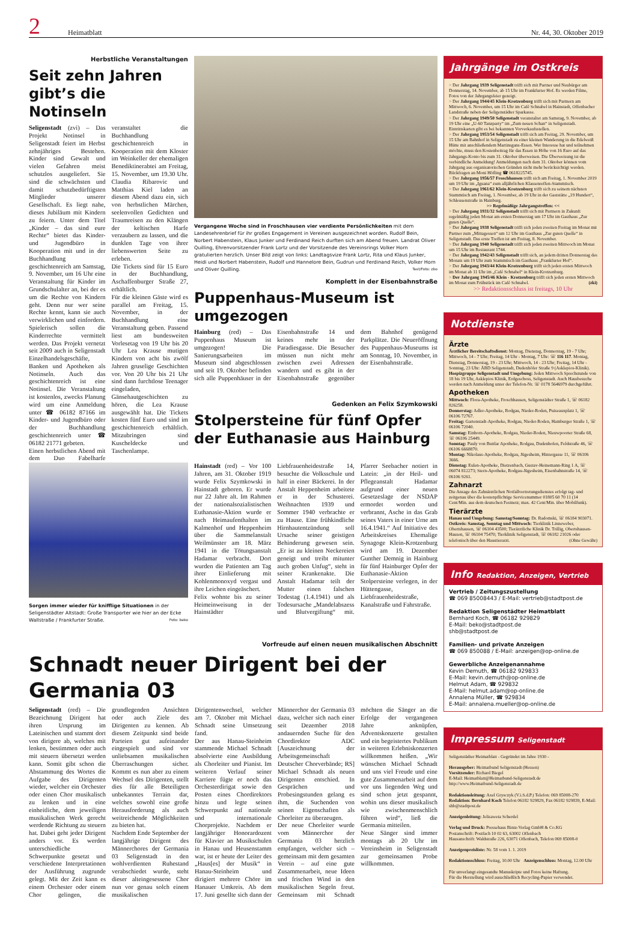2 Heimatblatt Nr. 44, 30. Oktober 2019
Herbstliche Veranstaltungen
Seit zehn Jahren gibt’s die Notinseln
Seligenstadt (zvi) – Das Projekt Notinsel in Seligenstadt feiert im Herbst zehnjähriges Bestehen. Kinder sind Gewalt und vielen Gefahren meist schutzlos ausgeliefert. Sie sind die schwächsten und damit schutzbedürftigsten Mitglieder unserer Gesellschaft. Es liegt nahe, dieses Jubiläum mit Kindern zu feiern. Unter dem Titel „Kinder – das sind eure Rechte“ bietet das Kinder- und Jugendbüro in Kooperation mit und in der Buchhandlung geschichtenreich am Samstag, 9. November, um 16 Uhr eine Veranstaltung für Kinder im Grundschulalter an, bei der es um die Rechte von Kindern geht. Denn nur wer seine Rechte kennt, kann sie auch verwirklichen und einfordern. Spielerisch sollen die Kinderrechte vermittelt werden. Das Projekt vernetzt seit 2009 auch in Seligenstadt Einzelhandelsgeschäfte, Banken und Apotheken als Notinseln. Auch das geschichtenreich ist eine Notinsel. Die Veranstaltung ist kostenlos, zwecks Planung wird um eine Anmeldung unter ☎ 06182 87166 im Kinder- und Jugendbüro oder der Buchhandlung geschichtenreich unter ☎ 06182 21771 gebeten.
Einen herbstlichen Abend mit dem Duo Fabelharfe veranstaltet die Buchhandlung geschichtenreich in Kooperation mit dem Kloster im Weinkeller der ehemaligen Benediktinerabtei am Freitag, 15. November, um 19.30 Uhr. Claudia Ribarovic und Matthias Kiel laden an diesem Abend dazu ein, sich von herbstlichen Märchen, seelenvollen Gedichten und Traumreisen zu den Klängen der keltischen Harfe verzaubern zu lassen, und die dunklen Tage von ihrer liebenswerten Seite zu erleben.
Die Tickets sind für 15 Euro in der Buchhandlung, Aschaffenburger Straße 27, erhältlich.
Für die kleinen Gäste wird es parallel am Freitag, 15. November, in der Buchhandlung eine Veranstaltung geben. Passend liest am bundesweiten Vorlesetag von 19 Uhr bis 20 Uhr Lea Krause mutigen Kindern von acht bis zwölf Jahren gruselige Geschichten vor. Von 20 Uhr bis 21 Uhr sind dann furchtlose Teenager eingeladen, Gänsehautgeschichten zu hören, die Lea Krause ausgewählt hat. Die Tickets kosten fünf Euro und sind im geschichtenreich erhältlich. Mitzubringen sind Kuscheldecke und Taschenlampe.
Vergangene Woche sind in Froschhausen vier verdiente Persönlichkeiten mit dem Landesehrenbrief für ihr großes Engagement in Vereinen ausgezeichnet worden. Rudolf Bein, Norbert Habenstein, Klaus Junker und Ferdinand Reich durften sich am Abend freuen. Landrat Oliver Quilling, Ehrenvorsitzender Frank Lortz und der Vorsitzende des Vereinsrings Volker Horn gratulierten herzlich. Unser Bild zeigt von links: Landtagsvize Frank Lortz, Rita und Klaus Junker, Heidi und Norbert Habenstein, Rudolf und Hannelore Bein, Gudrun und Ferdinand Reich, Volker Horn und Oliver Quilling. Text/Foto: zbo
Komplett in der Eisenbahnstraße
Puppenhaus-Museum ist umgezogen
Hainburg (red) – Das Puppenhaus Museum ist umgezogen! Die Sanierungsarbeiten im Museum sind abgeschlossen und seit 19. Oktober befinden sich alle Puppenhäuser in der Eisenbahnstraße 14 und keines mehr in der Paradiesgasse. Die Besucher müssen nun nicht mehr zwischen zwei Adressen wandern und es gibt in der Eisenbahnstraße gegenüber dem Bahnhof genügend Parkplätze. Die Neueröffnung des Puppenhaus-Museums ist am Sonntag, 10. November, in der Eisenbahnstraße.
Gedenken an Felix Szymkowski
Stolpersteine für fünf Opfer der Euthanasie aus Hainburg
Sorgen immer wieder für knifflige Situationen in der Seligenstädter Altstadt: Große Transporter wie hier an der Ecke Wallstraße / Frankfurter Straße. Foto: beko
Hainstadt (red) – Vor 100 Jahren, am 31. Oktober 1919 wurde Felix Szymkowski in Hainstadt geboren. Er wurde nur 22 Jahre alt. Im Rahmen der nationalsozialistischen Euthanasie-Aktion wurde er nach Heimaufenthalten im Kalmenhof und Heppenheim über die Sammelanstalt Weilmünster am 18. März 1941 in die Tötungsanstalt Hadamar verbracht. Dort wurden die Patienten am Tag ihrer Einlieferung mit Kohlenmonoxyd vergast und ihre Leichen eingeäschert.
Felix wohnte bis zu seiner Heimeinweisung in der Hainstädter Liebfrauenheidestraße 14, besuchte die Volksschule und half in einer Bäckerei. In der Anstalt Heppenheim arbeitete er in der Schusterei. Weihnachten 1939 und Sommer 1940 verbrachte er zu Hause. Eine frühkindliche Hirnhautentzündung soll Ursache seiner geistigen Behinderung gewesen sein. „Er ist zu kleinen Neckereien geneigt und treibt mitunter auch groben Unfug“, steht in seiner Krankenakte. Die Anstalt Hadamar teilt der Mutter einen falschen Todestag (1.4.1941) und als Todesursache „Mandelabszess und Blutvergiftung“ mit. Pfarrer Seebacher notiert in Latein: „in der Heil- und Pflegeanstalt Hadamar aufgrund einer neuen Gesetzeslage der NSDAP ermordet worden und verbrannt, Asche in das Grab seines Vaters in einer Urne am 16.4.1941.“ Auf Initiative des Arbeitskreises Ehemalige Synagoge Klein-Krotzenburg wird am 19. Dezember Gunther Demnig in Hainburg für fünf Hainburger Opfer der Euthanasie-Aktion Stolpersteine verlegen, in der Hüttengasse, Liebfrauenheidestraße, Kanalstraße und Fahrstraße.
Vorfreude auf einen neuen musikalischen Abschnitt
Schnadt neuer Dirigent bei der Germania 03
Seligenstadt (red) – Die Bezeichnung Dirigent hat ihren Ursprung im Lateinischen und stammt dort von dirigere ab, welches mit lenken, bestimmen oder auch mit steuern übersetzt werden kann. Somit gibt schon die Abstammung des Wortes die Aufgabe des Dirigenten wieder, welcher ein Orchester oder einen Chor musikalisch zu lenken und in eine einheitliche, dem jeweiligen musikalischen Werk gerecht werdende Richtung zu steuern hat. Dabei geht jeder Dirigent anders vor. Es werden unterschiedliche Schwerpunkte gesetzt und verschiedene Interpretationen der Ausführung zugrunde gelegt. Mit der Zeit kann es einem Orchester oder einem Chor gelingen, die grundlegenden Ansichten oder auch Ziele des Dirigenten zu kennen. Ab diesem Zeitpunkt sind beide Parteien gut aufeinander eingespielt und sind vor unliebsamen musikalischen Überraschungen sicher. Kommt es nun aber zu einem Wechsel des Dirigenten, stellt dies für alle Beteiligten unbekanntes Terrain dar, welches sowohl eine große Herausforderung als auch weitreichende Möglichkeiten zu bieten hat.
Nachdem Ende September der langjährige Dirigent des Männerchores der Germania 03 Seligenstadt in den wohlverdienten Ruhestand verabschiedet wurde, steht dieser alteingesessene Chor nun vor genau solch einem musikalischen Dirigentenwechsel, welcher am 7. Oktober mit Michael Schnadt seine Umsetzung fand.
Der aus Hanau-Steinheim stammende Michael Schnadt absolvierte eine Ausbildung als Chorleiter und Pianist. Im weiteren Verlauf seiner Karriere fügte er noch das Orchesterdirigat sowie den Posten eines Chordirektors hinzu und legte seinen Schwerpunkt auf nationale und internationale Chorprojekte. Nachdem er langjähriger Honorardozent für Klavier an Musikschulen in Hanau und Heusenstamm war, ist er heute der Leiter des „Haus[es] der Musik“ in Hanau-Steinheim und dirigiert mehrere Chöre im Hanauer Umkreis. Ab dem 17. Juni gesellte sich dann der Männerchor der Germania 03 dazu, welcher sich nach einer seit Dezember 2018 andauernden Suche für den Chordirektor ADC [Auszeichnung der Arbeitsgemeinschaft Deutscher Chorverbände; RS] Michael Schnadt als neuen Dirigenten entschied. In Gesprächen und Probesingstunden gelang es ihm, die Suchenden von seinen Eigenschaften als Chorleiter zu überzeugen.
Der neue Chorleiter wurde vom Männerchor der Germania 03 herzlich empfangen, welcher sich – gemeinsam mit dem gesamten Verein – auf eine gute Zusammenarbeit, neue Ideen und frischen Wind in den musikalischen Segeln freut. Gemeinsam mit Schnadt möchten die Sänger an die Erfolge der vergangenen Jahre anknüpfen, Adventskonzerte gestalten und ein begeistertes Publikum in weiteren Erlebniskonzerten willkommen heißen. „Wir wünschen Michael Schnadt und uns viel Freude und eine gute Zusammenarbeit auf dem vor uns liegenden Weg und sind schon jetzt gespannt, wohin uns dieser musikalisch wie zwischenmenschlich führen wird“, ließ die Germania mitteilen.
Neue Sänger sind immer montags ab 20 Uhr im Vereinsheim in Seligenstadt zur gemeinsamen Probe willkommen.
Jahrgänge im Ostkreis
> Der Jahrgang 1939 Seligenstadt trifft sich mit Partner und Neubürger am Donnerstag, 14. November, ab 15 Uhr im Frankfurter Hof. Es werden Filme, Fotos von der Jahrgangsfeier gezeigt.
> Der Jahrgang 1944/45 Klein-Krotzenburg trifft sich mit Partnern am Mittwoch, 6. November, um 15 Uhr im Café Schnabel in Hainstadt, Offenbacher Landstraße neben der Seligenstädter Sparkasse.
> Der Jahrgang 1949/50 Seligenstadt veranstaltet am Samstag, 9. November, ab 19 Uhr eine „U-60 Tanzparty“ im „Zum neuen Schan“ in Seligenstadt. Eintrittskarten gibt es bei bekannten Vorverkaufsstellen.
> Der Jahrgang 1953/54 Seligenstadt trifft sich am Freitag, 29. November, um 15 Uhr am Bahnhof in Seligenstadt zu einer kleinen Wanderung in die Edelweiß Hütte mit anschließendem Martinsgans-Essen. Wer Interesse hat und teilnehmen möchte, muss den Kostenbeitrag für das Essen in Höhe von 16 Euro auf das Jahrgangs-Konto bis zum 31. Oktober überweisen. Die Überweisung ist die verbindliche Anmeldung! Anmeldungen nach dem 31. Oktober können vom Jahrgang aus organisatorischen Gründen nicht mehr berücksichtigt werden. Rückfragen an Moni Höfling ☎ 0618225745.
> Der Jahrgang 1956/57 Froschhausen trifft sich am Freitag, 1. November 2019 um 19 Uhr im „Iguana“ zum alljährlichen Klassenreffen-Stammtisch.
> Der Jahrgang 1961/62 Klein-Krotzenburg trifft sich zu seinem nächsten Stammtisch am Freitag, 1. November, ab 19 Uhr in der Gaststätte „19 Hundert“, Schleusenstraße in Hainburg.
>> Regelmäßige Jahrgangstreffen: << > Der Jahrgang 1931/32 Seligenstadt trifft sich mit Partnern in Zukunft regelmäßig jeden Monat am ersten Donnerstag um 17 Uhr im Gasthaus „Zur guten Quelle“.
> Der Jahrgang 1938 Seligenstadt trifft sich jeden zweiten Freitag im Monat mit Partner zum „Mittagessen“ um 12 Uhr im Gasthaus „Zur guten Quelle“ in Seligenstadt. Das erste Treffen ist am Freitag, 8. November.
> Der Jahrgang 1940 Seligenstadt trifft sich jeden zweiten Mittwoch im Monat um 15 Uhr im Restaurant 1744.
> Der Jahrgang 1942/43 Seligenstadt trifft sich, an jedem dritten Donnerstag des Monats um 19 Uhr zum Stammtisch im Gasthaus „Frankfurter Hof“.
> Der Jahrgang 1943/44 Klein-Krotzenburg trifft sich jeden ersten Mittwoch im Monat ab 11 Uhr im „Café Schnabel“ in Klein-Krotzenburg.
> Der Jahrgang 1945/46 Klein - Krotzenburg trifft sich jeden ersten Mittwoch im Monat zum Frühstück im Café Schnabel. (zki)
>> Redaktionsschluss ist freitags, 10 Uhr
Notdienste
Ärzte
Ärztlicher Bereitschaftsdienst: Montag, Dienstag, Donnerstag, 19 - 7 Uhr; Mittwoch, 14 - 7 Uhr; Freitag, 14 Uhr - Montag, 7 Uhr: ☏ 116 117. Montag, Dienstag, Donnerstag, 19 - 23 Uhr; Mittwoch, 14 - 23 Uhr; Freitag, 14 Uhr - Sonntag, 23 Uhr: ÄBD Seligenstadt, Dudenhöfer Straße 9 (Asklepios-Klinik). Hospizgruppe Seligenstadt und Umgebung: Jeden Mittwoch Sprechstunde von 18 bis 19 Uhr, Asklepios Klinik, Erdgeschoss, Seligenstadt. Auch Hausbesuche werden nach Anmeldung unter der Telefon-Nr. ☏ 0178 5646979 durchgeführt.
Apotheken
Mittwoch: Flora-Apotheke, Froschhausen, Seligenstädter Straße 1, ☏ 06182 826258.
Donnerstag: Adler-Apotheke, Rodgau, Nieder-Roden, Puiseauxplatz 1, ☏ 06106 72767.
Freitag: Gartenstadt-Apotheke, Rodgau, Nieder-Roden, Hamburger Straße 1, ☏ 06106 72040.
Samstag: Einhorn-Apotheke, Rodgau, Nieder-Roden, Nieuwpoorter Straße 68, ☏ 06106 25449.
Sonntag: Pauly von Buttlar Apotheke, Rodgau, Dudenhofen, Feldstraße 46, ☏ 06106 6668870.
Montag: Nikolaus-Apotheke, Rodgau, Jügesheim, Hintergasse 11, ☏ 06106 3666.
Dienstag: Eulen-Apotheke, Dietzenbach, Gustav-Heinemann-Ring 1 A, ☏ 06074 812273; Stern-Apotheke, Rodgau-Jügesheim, Eisenbahnstraße 14, ☏ 06106 9261.
Zahnarzt
Die Ansage des Zahnärztlichen Notfallvertretungsdienstes erfolgt tag- und zeitgenau über die kostenpflichtige Servicenummer 01805 60 70 11 (14 Cent/Min. aus dem deutschen Festnetz; max. 42 Cent/Min. über Mobilfunk).
Tierärzte
Hanau und Umgebung: Samstag/Sonntag: Dr. Radomski, ☏ 06184 903071.
Ostkreis: Samstag, Sonntag und Mittwoch: Tierklinik Linneweber, Obertshausen, ☏ 06104 43500; Tierärztliche Klinik Dr. Trillig, Obertshausen-Hausen, ☏ 06104 75470; Tierklinik Seligenstadt, ☏ 06182 21026 oder telefonisch über den Haustierarzt. (Ohne Gewähr)
Info Redaktion, Anzeigen, Vertrieb
Vertrieb / Zeitungszustellung
☎ 069 85008443 / E-Mail: vertrieb@stadtpost.de
Redaktion Seligenstädter Heimatblatt
Bernhard Koch, ☎ 06182 929829
E-Mail: beko@stadtpost.de
shb@stadtpost.de
Familien- und private Anzeigen
☎ 069 850088 / E-Mail: anzeigen@op-online.de
Gewerbliche Anzeigenannahme
Kevin Demuth, ☎ 06182 929833
E-Mail: kevin.demuth@op-online.de
Helmut Adam, ☎ 929832
E-Mail: helmut.adam@op-online.de
Annalena Müller, ☎ 929834
E-Mail: annalena.mueller@op-online.de
Impressum Seligenstadt
Seligenstädter Heimatblatt - Gegründet im Jahre 1930 -
Herausgeber: Heimatbund Seligenstadt (Hessen)
Vorsitzender: Richard Biegel
E-Mail: Heimatblatt@Heimatbund-Seligenstadt.de
http://www.Heimatbund-Seligenstadt.de
Redaktionsleitung: Axel Grysczyk (V.i.S.d.P.) Telefon: 069 85008-270
Redaktion: Bernhard Koch Telefon 06182 929829, Fax 06182 929839, E-Mail: shb@stadtpost.de
Anzeigenleitung: Jelisaweta Scherdel
Verlag und Druck: Pressehaus Bintz-Verlag GmbH & Co.KG
Postanschrift: Postfach 10 02 63, 63002 Offenbach
Hausanschrift: Waldstraße 226, 63071 Offenbach, Telefon 069 85008-0
Anzeigenpreisliste: Nr. 58 vom 1. 1. 2019
Redaktionsschluss: Freitag, 10.00 Uhr Anzeigenschluss: Montag, 12.00 Uhr
Für unverlangt eingesandte Manuskripte und Fotos keine Haftung.
Für die Herstellung wird ausschließlich Recycling-Papier verwendet.